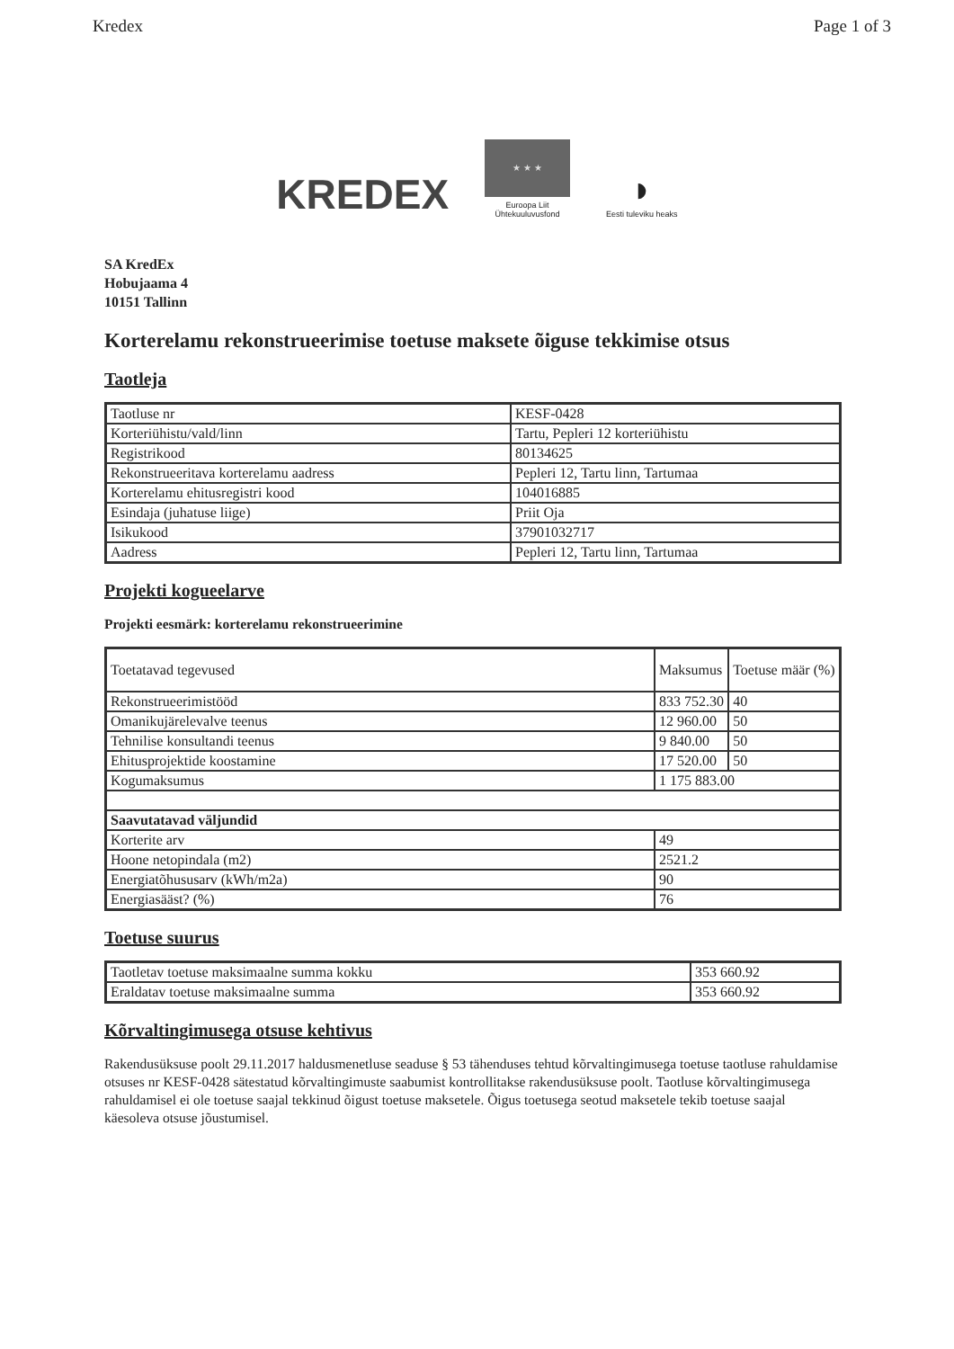Kredex Page 1 of 3
KREDEX
★ ★ ★
Euroopa Liit
Ühtekuuluvusfond
◗
Eesti tuleviku heaks
SA KredEx
Hobujaama 4
10151 Tallinn
Korterelamu rekonstrueerimise toetuse maksete õiguse tekkimise otsus
Taotleja
| Taotluse nr | KESF-0428 |
| Korteriühistu/vald/linn | Tartu, Pepleri 12 korteriühistu |
| Registrikood | 80134625 |
| Rekonstrueeritava korterelamu aadress | Pepleri 12, Tartu linn, Tartumaa |
| Korterelamu ehitusregistri kood | 104016885 |
| Esindaja (juhatuse liige) | Priit Oja |
| Isikukood | 37901032717 |
| Aadress | Pepleri 12, Tartu linn, Tartumaa |
Projekti kogueelarve
Projekti eesmärk: korterelamu rekonstrueerimine
| Toetatavad tegevused | Maksumus | Toetuse määr (%) |
| Rekonstrueerimistööd | 833 752.30 | 40 |
| Omanikujärelevalve teenus | 12 960.00 | 50 |
| Tehnilise konsultandi teenus | 9 840.00 | 50 |
| Ehitusprojektide koostamine | 17 520.00 | 50 |
| Kogumaksumus | 1 175 883.00 | |
| Saavutatavad väljundid | | |
| Korterite arv | 49 | |
| Hoone netopindala (m2) | 2521.2 | |
| Energiatõhususarv (kWh/m2a) | 90 | |
| Energiasääst? (%) | 76 | |
Toetuse suurus
| Taotletav toetuse maksimaalne summa kokku | 353 660.92 |
| Eraldatav toetuse maksimaalne summa | 353 660.92 |
Kõrvaltingimusega otsuse kehtivus
Rakendusüksuse poolt 29.11.2017 haldusmenetluse seaduse § 53 tähenduses tehtud kõrvaltingimusega toetuse taotluse rahuldamise otsuses nr KESF-0428 sätestatud kõrvaltingimuste saabumist kontrollitakse rakendusüksuse poolt. Taotluse kõrvaltingimusega rahuldamisel ei ole toetuse saajal tekkinud õigust toetuse maksetele. Õigus toetusega seotud maksetele tekib toetuse saajal käesoleva otsuse jõustumisel.